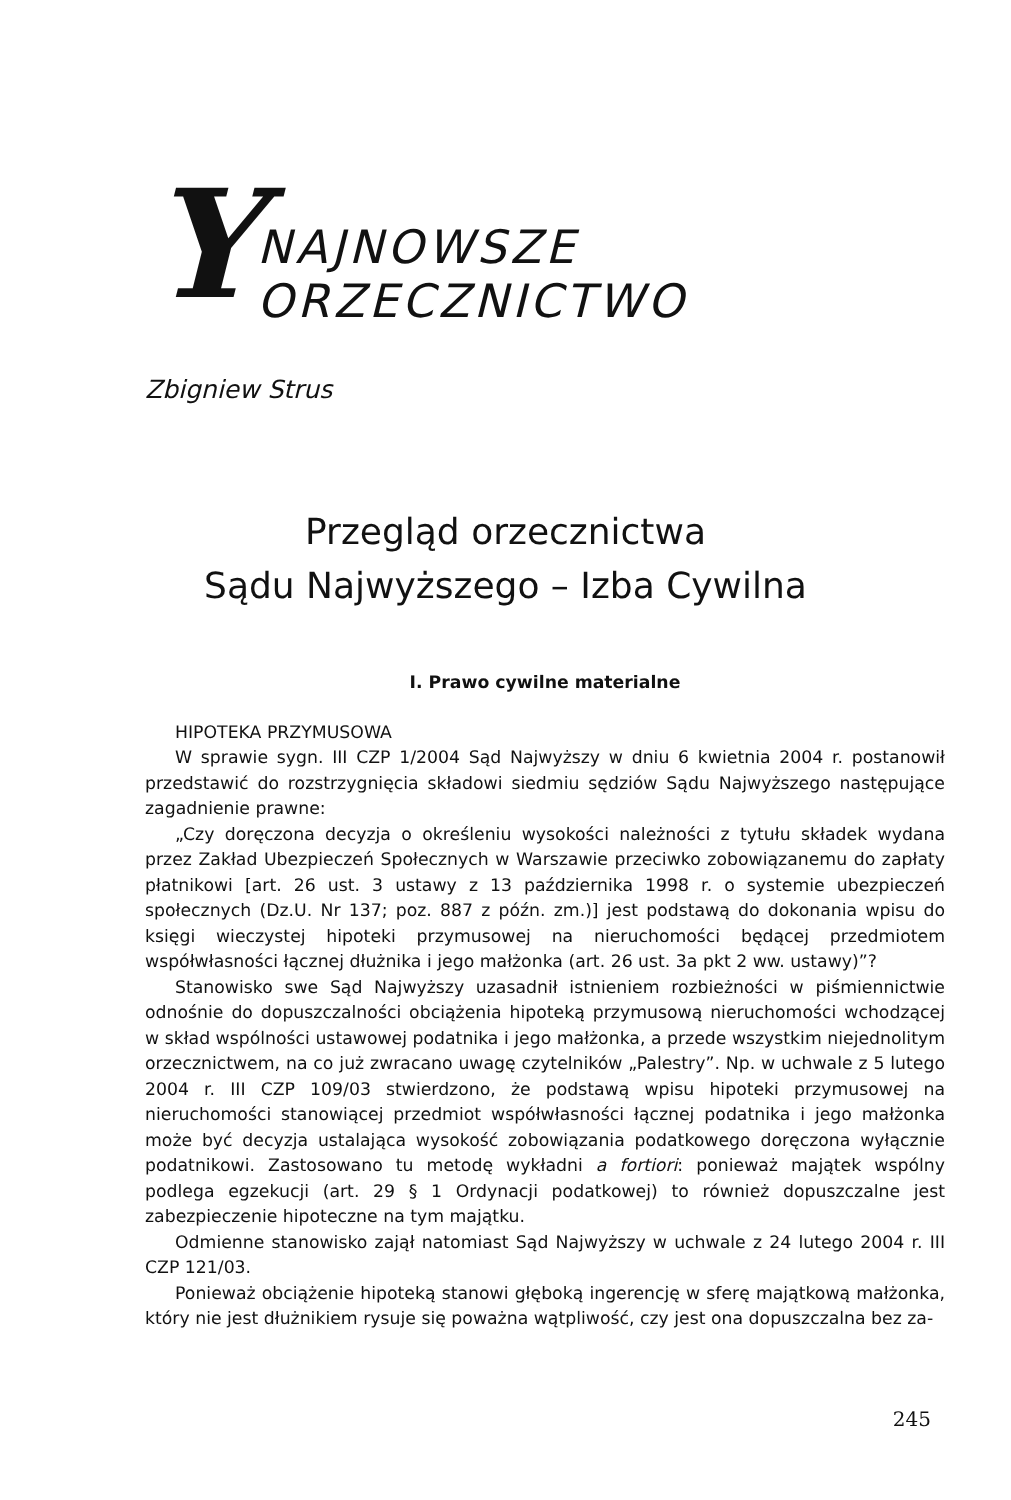Y NAJNOWSZE ORZECZNICTWO
Zbigniew Strus
Przegląd orzecznictwa
Sądu Najwyższego – Izba Cywilna
I. Prawo cywilne materialne
HIPOTEKA PRZYMUSOWA
W sprawie sygn. III CZP 1/2004 Sąd Najwyższy w dniu 6 kwietnia 2004 r. postanowił przedstawić do rozstrzygnięcia składowi siedmiu sędziów Sądu Najwyższego następujące zagadnienie prawne:
„Czy doręczona decyzja o określeniu wysokości należności z tytułu składek wydana przez Zakład Ubezpieczeń Społecznych w Warszawie przeciwko zobowiązanemu do zapłaty płatnikowi [art. 26 ust. 3 ustawy z 13 października 1998 r. o systemie ubezpieczeń społecznych (Dz.U. Nr 137; poz. 887 z późn. zm.)] jest podstawą do dokonania wpisu do księgi wieczystej hipoteki przymusowej na nieruchomości będącej przedmiotem współwłasności łącznej dłużnika i jego małżonka (art. 26 ust. 3a pkt 2 ww. ustawy)”?
Stanowisko swe Sąd Najwyższy uzasadnił istnieniem rozbieżności w piśmiennictwie odnośnie do dopuszczalności obciążenia hipoteką przymusową nieruchomości wchodzącej w skład wspólności ustawowej podatnika i jego małżonka, a przede wszystkim niejednolitym orzecznictwem, na co już zwracano uwagę czytelników „Palestry”. Np. w uchwale z 5 lutego 2004 r. III CZP 109/03 stwierdzono, że podstawą wpisu hipoteki przymusowej na nieruchomości stanowiącej przedmiot współwłasności łącznej podatnika i jego małżonka może być decyzja ustalająca wysokość zobowiązania podatkowego doręczona wyłącznie podatnikowi. Zastosowano tu metodę wykładni a fortiori: ponieważ majątek wspólny podlega egzekucji (art. 29 § 1 Ordynacji podatkowej) to również dopuszczalne jest zabezpieczenie hipoteczne na tym majątku.
Odmienne stanowisko zajął natomiast Sąd Najwyższy w uchwale z 24 lutego 2004 r. III CZP 121/03.
Ponieważ obciążenie hipoteką stanowi głęboką ingerencję w sferę majątkową małżonka, który nie jest dłużnikiem rysuje się poważna wątpliwość, czy jest ona dopuszczalna bez za-
245